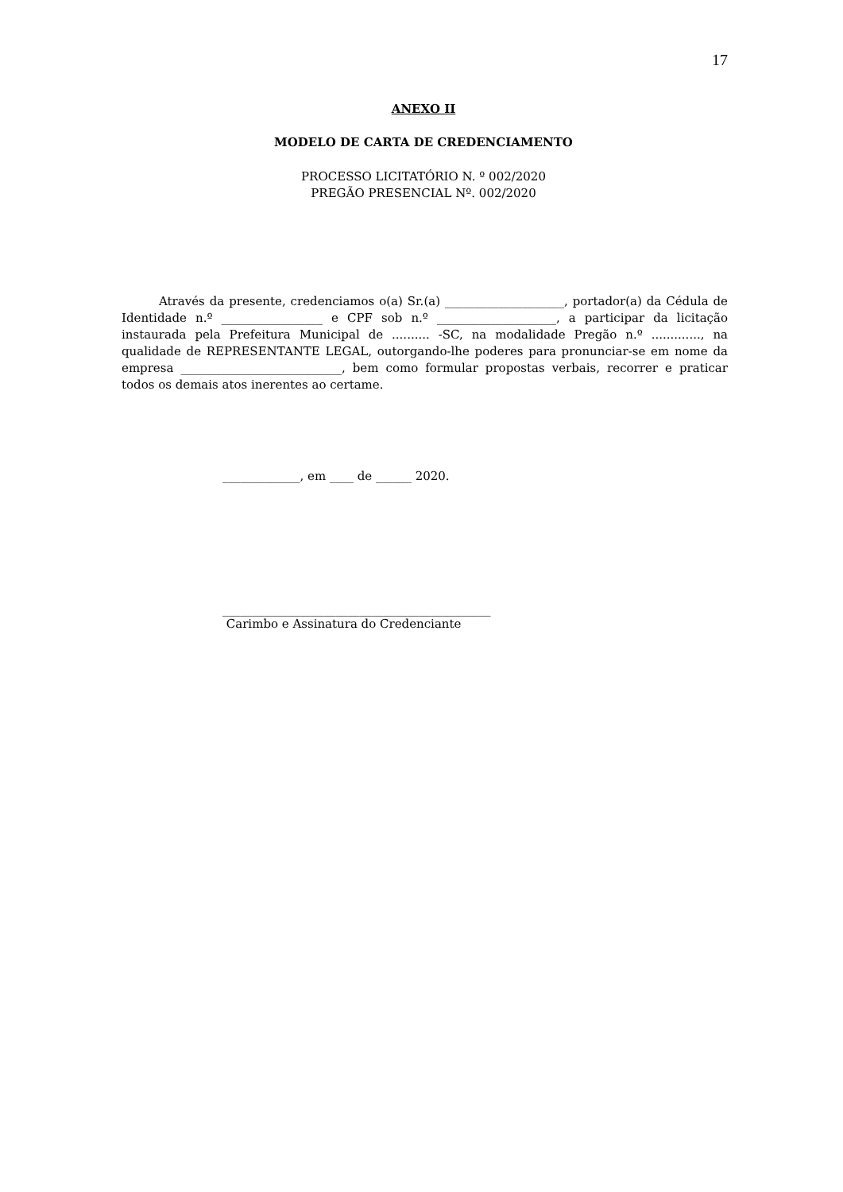17
ANEXO II
MODELO DE CARTA DE CREDENCIAMENTO
PROCESSO LICITATÓRIO N. º 002/2020
PREGÃO PRESENCIAL Nº. 002/2020
Através da presente, credenciamos o(a) Sr.(a) ____________________, portador(a) da Cédula de Identidade n.º _________________ e CPF sob n.º ____________________, a participar da licitação instaurada pela Prefeitura Municipal de .......... -SC, na modalidade Pregão n.º ............., na qualidade de REPRESENTANTE LEGAL, outorgando-lhe poderes para pronunciar-se em nome da empresa ___________________________, bem como formular propostas verbais, recorrer e praticar todos os demais atos inerentes ao certame.
_____________, em ____ de ______ 2020.
_____________________________________________
Carimbo e Assinatura do Credenciante